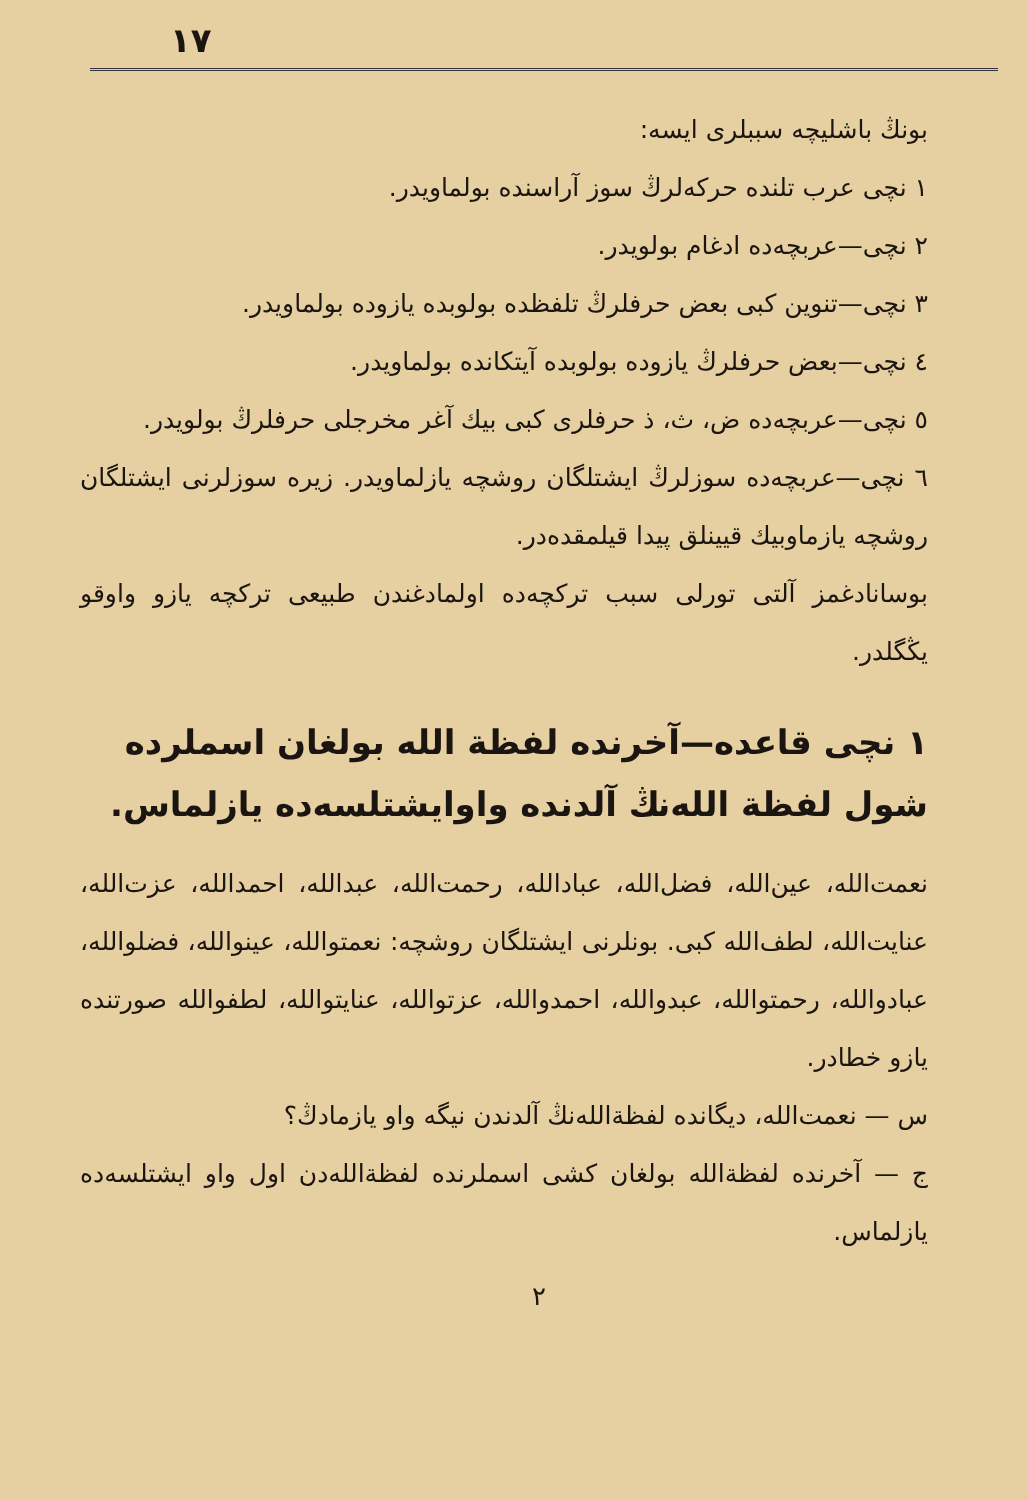١٧
بونڭ باشليچه سببلری ايسه:
١ نچی عرب تلنده حرکه‌لرڭ سوز آراسنده بولماويدر.
٢ نچی—عربچه‌ده ادغام بولويدر.
٣ نچی—تنوين کبی بعض حرفلرڭ تلفظده بولوبده يازوده بولماويدر.
٤ نچی—بعض حرفلرڭ يازوده بولوبده آيتکانده بولماويدر.
٥ نچی—عربچه‌ده ض، ث، ذ حرفلری کبی بيك آغر مخرجلی حرفلرڭ بولويدر.
٦ نچی—عربچه‌ده سوزلرڭ ايشتلگان روشچه يازلماويدر. زيره سوزلرنی ايشتلگان روشچه يازماوبيك قيينلق پيدا قيلمقده‌در.
بوسانادغمز آلتی تورلی سبب ترکچه‌ده اولمادغندن طبيعی ترکچه يازو واوقو يڭگلدر.
١ نچی قاعده—آخرنده لفظة الله بولغان اسملرده شول لفظة الله‌نڭ آلدنده واوايشتلسه‌ده يازلماس.
نعمت‌الله، عين‌الله، فضل‌الله، عبادالله، رحمت‌الله، عبدالله، احمدالله، عزت‌الله، عنايت‌الله، لطف‌الله کبی. بونلرنی ايشتلگان روشچه: نعمتوالله، عينوالله، فضلوالله، عبادوالله، رحمتوالله، عبدوالله، احمدوالله، عزتوالله، عنايتوالله، لطفوالله صورتنده يازو خطادر.
س — نعمت‌الله، ديگانده لفظةالله‌نڭ آلدندن نيگه واو يازمادڭ؟
ج — آخرنده لفظةالله بولغان کشی اسملرنده لفظةالله‌دن اول واو ايشتلسه‌ده يازلماس.
٢